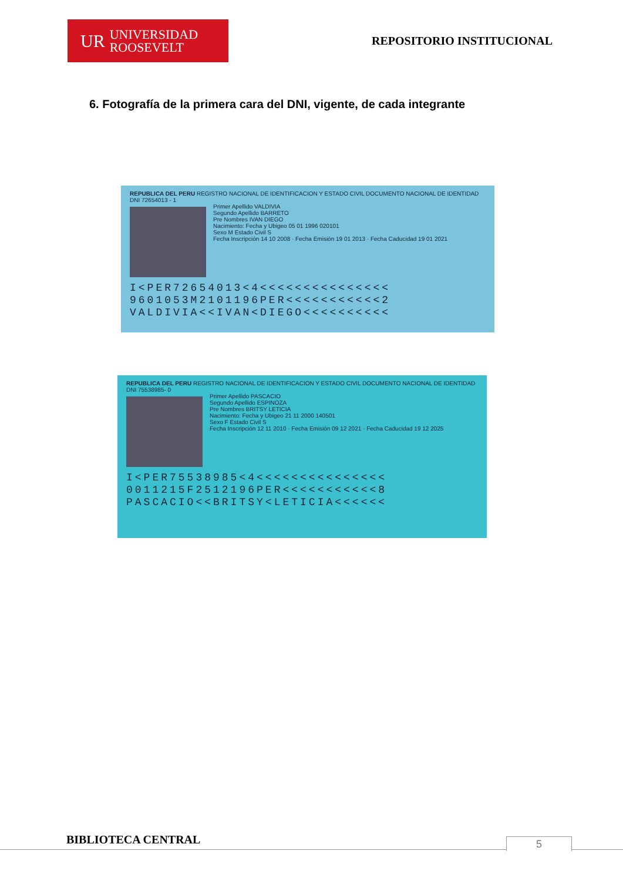UR UNIVERSIDAD
ROOSEVELT
REPOSITORIO INSTITUCIONAL
6. Fotografía de la primera cara del DNI, vigente, de cada integrante
REPUBLICA DEL PERU REGISTRO NACIONAL DE IDENTIFICACION Y ESTADO CIVIL DOCUMENTO NACIONAL DE IDENTIDAD DNI 72654013 - 1
Primer Apellido VALDIVIA
Segundo Apellido BARRETO
Pre Nombres IVAN DIEGO
Nacimiento: Fecha y Ubigeo 05 01 1996 020101
Sexo M Estado Civil S
Fecha Inscripción 14 10 2008 · Fecha Emisión 19 01 2013 · Fecha Caducidad 19 01 2021
I<PER72654013<4<<<<<<<<<<<<<<<
9601053M2101196PER<<<<<<<<<<<2
VALDIVIA<<IVAN<DIEGO<<<<<<<<<<
REPUBLICA DEL PERU REGISTRO NACIONAL DE IDENTIFICACION Y ESTADO CIVIL DOCUMENTO NACIONAL DE IDENTIDAD DNI 75538985- 0
Primer Apellido PASCACIO
Segundo Apellido ESPINOZA
Pre Nombres BRITSY LETICIA
Nacimiento: Fecha y Ubigeo 21 11 2000 140501
Sexo F Estado Civil S
Fecha Inscripción 12 11 2010 · Fecha Emisión 09 12 2021 · Fecha Caducidad 19 12 2025
I<PER75538985<4<<<<<<<<<<<<<<<
0011215F2512196PER<<<<<<<<<<<8
PASCACIO<<BRITSY<LETICIA<<<<<<
BIBLIOTECA CENTRAL 5